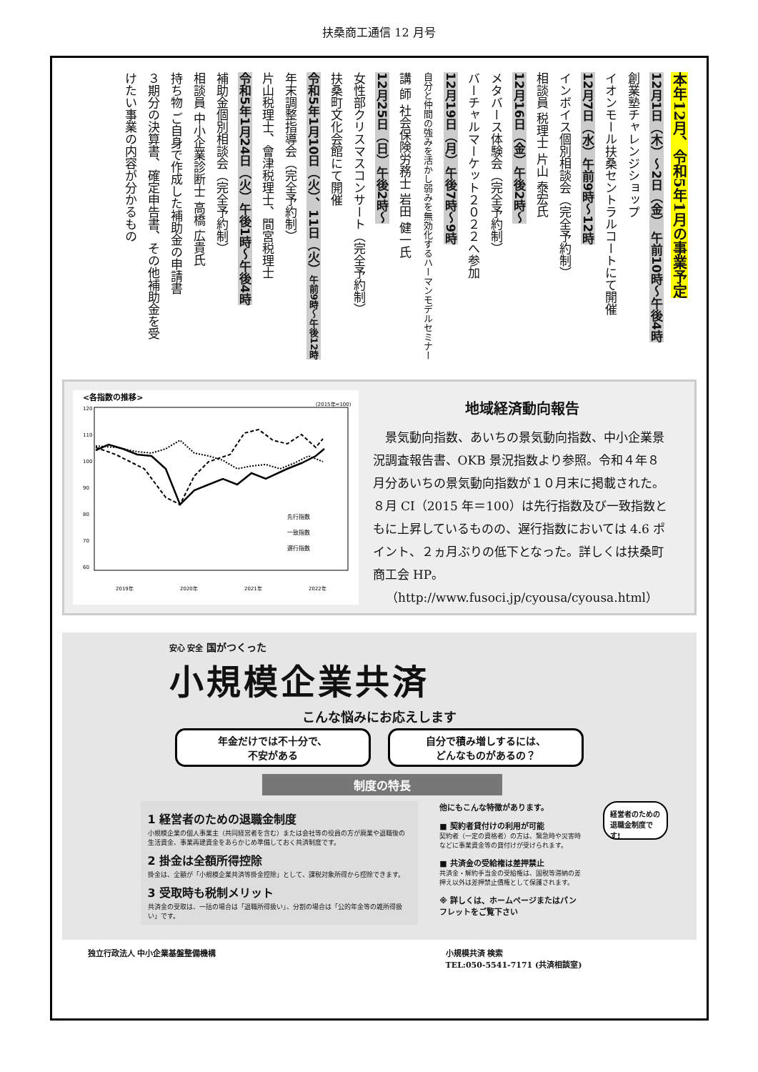扶桑商工通信 12 月号
本年12月、令和5年1月の事業予定
12月1日（木）～2日（金） 午前10時～午後4時
創業塾チャレンジショップ
イオンモール扶桑セントラルコートにて開催
12月7日（水）午前9時～12時
インボイス個別相談会（完全予約制）
相談員 税理士 片山 泰宏氏
12月16日（金）午後2時～
メタバース体験会（完全予約制）
バーチャルマーケット２０２２へ参加
12月19日（月）午後7時～9時
自分と仲間の強みを活かし弱みを無効化するハーマンモデルセミナー
講 師 社会保険労務士 岩田 健一氏
12月25日（日）午後2時～
女性部クリスマスコンサート（完全予約制）
扶桑町文化会館にて開催
令和5年1月10日（火）、11日（火）午前9時～午後12時
年末調整指導会（完全予約制）
片山税理士、會津税理士、間宮税理士
令和5年1月24日（火）午後1時～午後4時
補助金個別相談会（完全予約制）
相談員 中小企業診断士 高橋 広貴氏
持ち物 ご自身で作成した補助金の申請書
３期分の決算書、確定申告書、その他補助金を受
けたい事業の内容が分かるもの
<各指数の推移>
(2015年=100)
120
110
100
90
80
70
60
先行指数
一致指数
遅行指数
2019年
2020年
2021年
2022年
地域経済動向報告
　景気動向指数、あいちの景気動向指数、中小企業景況調査報告書、OKB 景況指数より参照。令和４年８月分あいちの景気動向指数が１０月末に掲載された。８月 CI（2015 年＝100）は先行指数及び一致指数ともに上昇しているものの、遅行指数においては 4.6 ポイント、２ヵ月ぶりの低下となった。詳しくは扶桑町商工会 HP。
（http://www.fusoci.jp/cyousa/cyousa.html）
安心 安全 国がつくった
小規模企業共済
こんな悩みにお応えします
年金だけでは不十分で、
不安がある
自分で積み増しするには、
どんなものがあるの？
制度の特長
1 経営者のための退職金制度
小規模企業の個人事業主（共同経営者を含む）または会社等の役員の方が廃業や退職後の生活資金、事業再建資金をあらかじめ準備しておく共済制度です。
2 掛金は全額所得控除
掛金は、全額が「小規模企業共済等掛金控除」として、課税対象所得から控除できます。
3 受取時も税制メリット
共済金の受取は、一括の場合は「退職所得扱い」、分割の場合は「公的年金等の雑所得扱い」です。
他にもこんな特徴があります。
■ 契約者貸付けの利用が可能
契約者（一定の資格者）の方は、緊急時や災害時などに事業資金等の貸付けが受けられます。
■ 共済金の受給権は差押禁止
共済金・解約手当金の受給権は、国税等滞納の差押え以外は差押禁止債権として保護されます。
※ 詳しくは、ホームページまたはパンフレットをご覧下さい
経営者のための
退職金制度です!
独立行政法人 中小企業基盤整備機構 小規模共済 検索
TEL:050-5541-7171 (共済相談室)